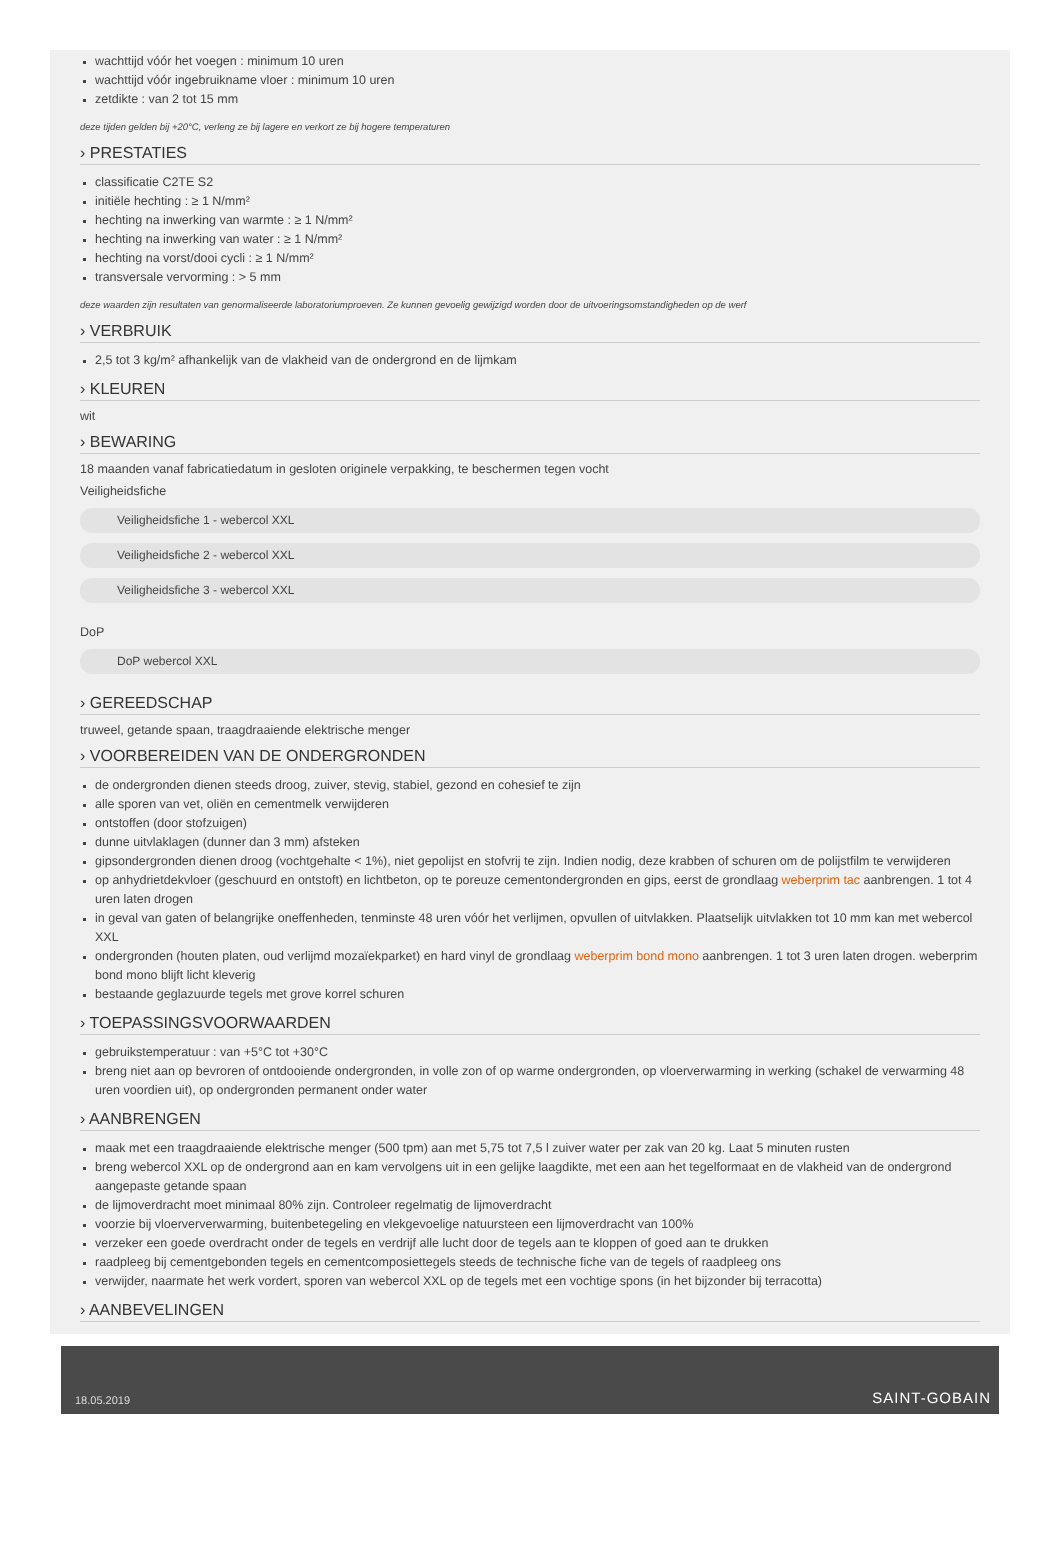wachttijd vóór het voegen : minimum 10 uren
wachttijd vóór ingebruikname vloer : minimum 10 uren
zetdikte : van 2 tot 15 mm
deze tijden gelden bij +20°C, verleng ze bij lagere en verkort ze bij hogere temperaturen
› PRESTATIES
classificatie C2TE S2
initiële hechting : ≥ 1 N/mm²
hechting na inwerking van warmte : ≥ 1 N/mm²
hechting na inwerking van water : ≥ 1 N/mm²
hechting na vorst/dooi cycli : ≥ 1 N/mm²
transversale vervorming : > 5 mm
deze waarden zijn resultaten van genormaliseerde laboratoriumproeven. Ze kunnen gevoelig gewijzigd worden door de uitvoeringsomstandigheden op de werf
› VERBRUIK
2,5 tot 3 kg/m² afhankelijk van de vlakheid van de ondergrond en de lijmkam
› KLEUREN
wit
› BEWARING
18 maanden vanaf fabricatiedatum in gesloten originele verpakking, te beschermen tegen vocht
Veiligheidsfiche
Veiligheidsfiche 1 - webercol XXL
Veiligheidsfiche 2 - webercol XXL
Veiligheidsfiche 3 - webercol XXL
DoP
DoP webercol XXL
› GEREEDSCHAP
truweel, getande spaan, traagdraaiende elektrische menger
› VOORBEREIDEN VAN DE ONDERGRONDEN
de ondergronden dienen steeds droog, zuiver, stevig, stabiel, gezond en cohesief te zijn
alle sporen van vet, oliën en cementmelk verwijderen
ontstoffen (door stofzuigen)
dunne uitvlaklagen (dunner dan 3 mm) afsteken
gipsondergronden dienen droog (vochtgehalte < 1%), niet gepolijst en stofvrij te zijn. Indien nodig, deze krabben of schuren om de polijstfilm te verwijderen
op anhydrietdekvloer (geschuurd en ontstoft) en lichtbeton, op te poreuze cementondergronden en gips, eerst de grondlaag weberprim tac aanbrengen. 1 tot 4 uren laten drogen
in geval van gaten of belangrijke oneffenheden, tenminste 48 uren vóór het verlijmen, opvullen of uitvlakken. Plaatselijk uitvlakken tot 10 mm kan met webercol XXL
ondergronden (houten platen, oud verlijmd mozaïekparket) en hard vinyl de grondlaag weberprim bond mono aanbrengen. 1 tot 3 uren laten drogen. weberprim bond mono blijft licht kleverig
bestaande geglazuurde tegels met grove korrel schuren
› TOEPASSINGSVOORWAARDEN
gebruikstemperatuur : van +5°C tot +30°C
breng niet aan op bevroren of ontdooiende ondergronden, in volle zon of op warme ondergronden, op vloerverwarming in werking (schakel de verwarming 48 uren voordien uit), op ondergronden permanent onder water
› AANBRENGEN
maak met een traagdraaiende elektrische menger (500 tpm) aan met 5,75 tot 7,5 l zuiver water per zak van 20 kg. Laat 5 minuten rusten
breng webercol XXL op de ondergrond aan en kam vervolgens uit in een gelijke laagdikte, met een aan het tegelformaat en de vlakheid van de ondergrond aangepaste getande spaan
de lijmoverdracht moet minimaal 80% zijn. Controleer regelmatig de lijmoverdracht
voorzie bij vloerververwarming, buitenbetegeling en vlekgevoelige natuursteen een lijmoverdracht van 100%
verzeker een goede overdracht onder de tegels en verdrijf alle lucht door de tegels aan te kloppen of goed aan te drukken
raadpleeg bij cementgebonden tegels en cementcomposiettegels steeds de technische fiche van de tegels of raadpleeg ons
verwijder, naarmate het werk vordert, sporen van webercol XXL op de tegels met een vochtige spons (in het bijzonder bij terracotta)
› AANBEVELINGEN
18.05.2019 SAINT-GOBAIN